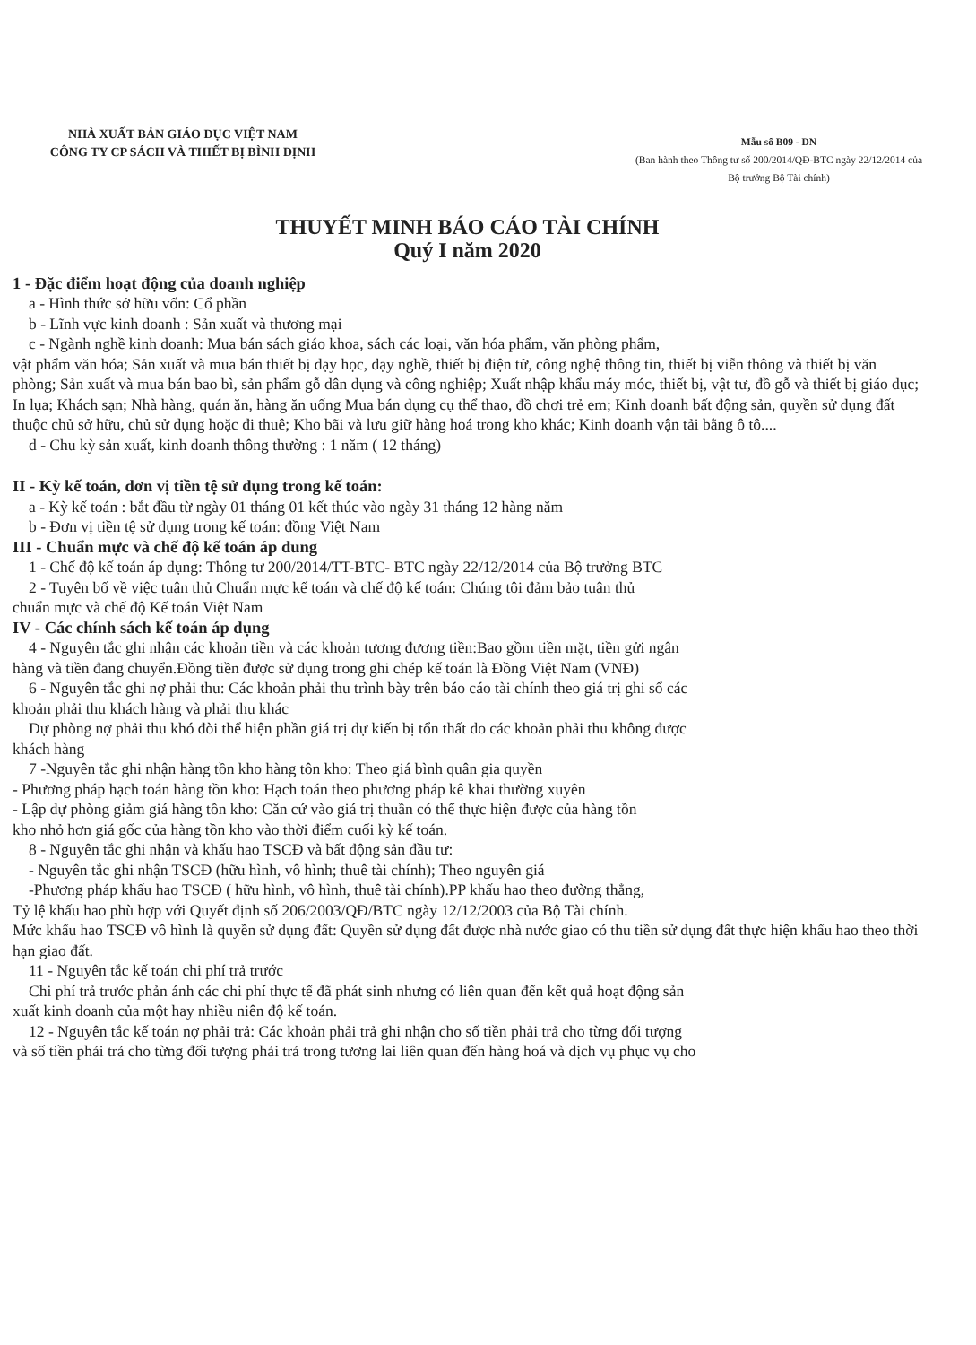NHÀ XUẤT BẢN GIÁO DỤC VIỆT NAM
CÔNG TY CP SÁCH VÀ THIẾT BỊ BÌNH ĐỊNH
Mẫu số B09 - DN
(Ban hành theo Thông tư số 200/2014/QĐ-BTC ngày 22/12/2014 của Bộ trưởng Bộ Tài chính)
THUYẾT MINH BÁO CÁO TÀI CHÍNH
Quý I năm 2020
1 - Đặc điểm hoạt động của doanh nghiệp
a - Hình thức sở hữu vốn: Cổ phần
b - Lĩnh vực kinh doanh : Sản xuất và thương mại
c - Ngành nghề kinh doanh: Mua bán sách giáo khoa, sách các loại, văn hóa phẩm, văn phòng phẩm,
vật phẩm văn hóa; Sản xuất và mua bán thiết bị dạy học, dạy nghề, thiết bị điện tử, công nghệ thông tin, thiết bị viễn thông và thiết bị văn phòng; Sản xuất và mua bán bao bì, sản phẩm gỗ dân dụng và công nghiệp; Xuất nhập khẩu máy móc, thiết bị, vật tư, đồ gỗ và thiết bị giáo dục; In lụa; Khách sạn; Nhà hàng, quán ăn, hàng ăn uống Mua bán dụng cụ thể thao, đồ chơi trẻ em; Kinh doanh bất động sản, quyền sử dụng đất thuộc chủ sở hữu, chủ sử dụng hoặc đi thuê; Kho bãi và lưu giữ hàng hoá trong kho khác; Kinh doanh vận tải bằng ô tô....
d - Chu kỳ sản xuất, kinh doanh thông thường : 1 năm ( 12 tháng)
II - Kỳ kế toán, đơn vị tiền tệ sử dụng trong kế toán:
a - Kỳ kế toán : bắt đầu từ ngày 01 tháng 01 kết thúc vào ngày 31 tháng 12 hàng năm
b - Đơn vị tiền tệ sử dụng trong kế toán: đồng Việt Nam
III - Chuẩn mực và chế độ kế toán áp dung
1 - Chế độ kế toán áp dụng: Thông tư 200/2014/TT-BTC- BTC ngày 22/12/2014 của Bộ trưởng BTC
2 - Tuyên bố về việc tuân thủ Chuẩn mực kế toán và chế độ kế toán: Chúng tôi đảm bảo tuân thủ
chuẩn mực và chế độ Kế toán Việt Nam
IV - Các chính sách kế toán áp dụng
4 - Nguyên tắc ghi nhận các khoản tiền và các khoản tương đương tiền:Bao gồm tiền mặt, tiền gửi ngân
hàng và tiền đang chuyển.Đồng tiền được sử dụng trong ghi chép kế toán là Đồng Việt Nam (VNĐ)
6 - Nguyên tắc ghi nợ phải thu: Các khoản phải thu trình bày trên báo cáo tài chính theo giá trị ghi sổ các
khoản phải thu khách hàng và phải thu khác
Dự phòng nợ phải thu khó đòi thể hiện phần giá trị dự kiến bị tổn thất do các khoản phải thu không được
khách hàng
7 -Nguyên tắc ghi nhận hàng tồn kho hàng tôn kho: Theo giá bình quân gia quyền
- Phương pháp hạch toán hàng tồn kho: Hạch toán theo phương pháp kê khai thường xuyên
- Lập dự phòng giảm giá hàng tồn kho: Căn cứ vào giá trị thuần có thể thực hiện được của hàng tồn
kho nhỏ hơn giá gốc của hàng tồn kho vào thời điểm cuối kỳ kế toán.
8 - Nguyên tắc ghi nhận và khấu hao TSCĐ và bất động sản đầu tư:
- Nguyên tắc ghi nhận TSCĐ (hữu hình, vô hình; thuê tài chính); Theo nguyên giá
-Phương pháp khấu hao TSCĐ ( hữu hình, vô hình, thuê tài chính).PP khấu hao theo đường thẳng,
Tỷ lệ khấu hao phù hợp với Quyết định số 206/2003/QĐ/BTC ngày 12/12/2003 của Bộ Tài chính.
Mức khấu hao TSCĐ vô hình là quyền sử dụng đất: Quyền sử dụng đất được nhà nước giao có thu tiền sử dụng đất thực hiện khấu hao theo thời hạn giao đất.
11 - Nguyên tắc kế toán chi phí trả trước
Chi phí trả trước phản ánh các chi phí thực tế đã phát sinh nhưng có liên quan đến kết quả hoạt động sản
xuất kinh doanh của một hay nhiều niên độ kế toán.
12 - Nguyên tắc kế toán nợ phải trả: Các khoản phải trả ghi nhận cho số tiền phải trả cho từng đối tượng
và số tiền phải trả cho từng đối tượng phải trả trong tương lai liên quan đến hàng hoá và dịch vụ phục vụ cho